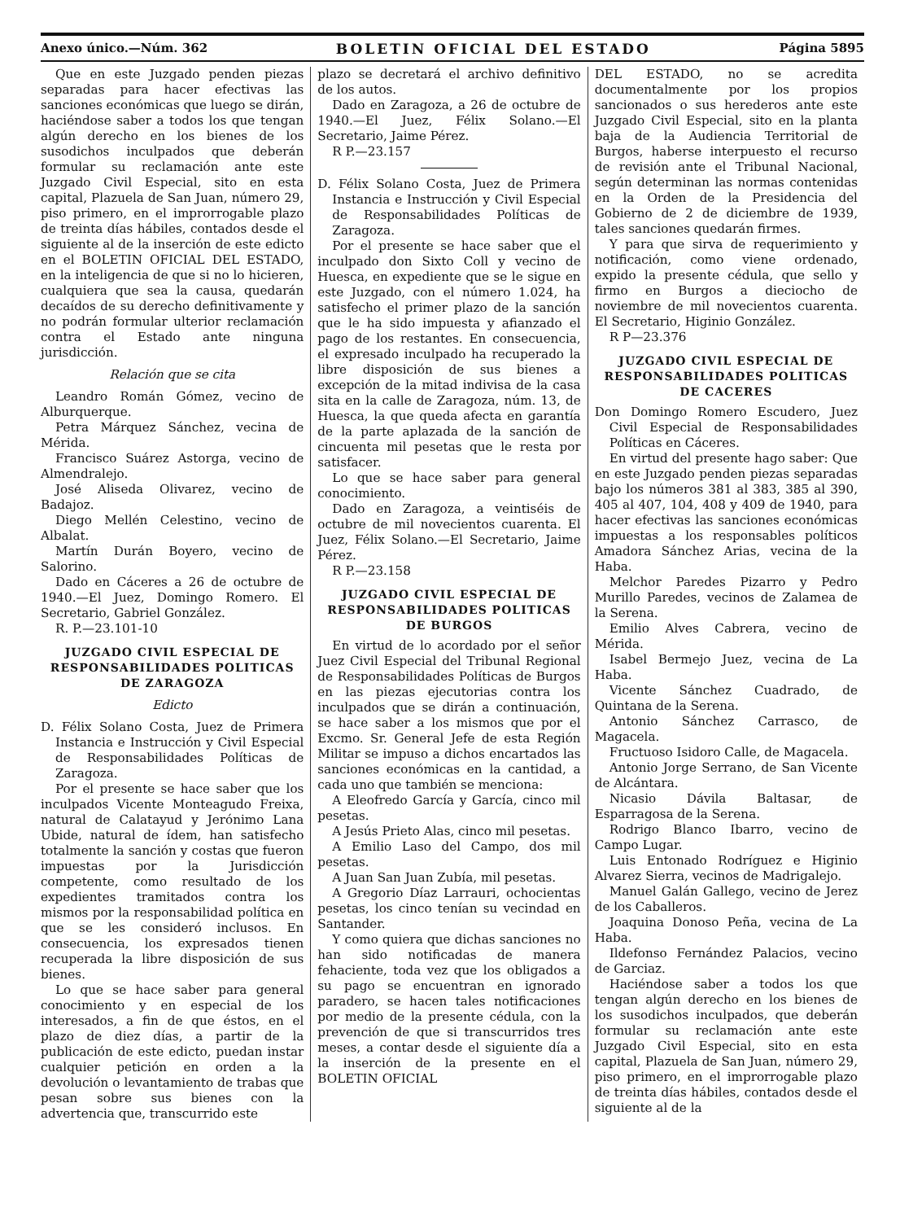Anexo único.—Núm. 362 BOLETIN OFICIAL DEL ESTADO Página 5895
Que en este Juzgado penden piezas separadas para hacer efectivas las sanciones económicas que luego se dirán, haciéndose saber a todos los que tengan algún derecho en los bienes de los susodichos inculpados que deberán formular su reclamación ante este Juzgado Civil Especial, sito en esta capital, Plazuela de San Juan, número 29, piso primero, en el improrrogable plazo de treinta días hábiles, contados desde el siguiente al de la inserción de este edicto en el BOLETIN OFICIAL DEL ESTADO, en la inteligencia de que si no lo hicieren, cualquiera que sea la causa, quedarán decaídos de su derecho definitivamente y no podrán formular ulterior reclamación contra el Estado ante ninguna jurisdicción.
Relación que se cita
Leandro Román Gómez, vecino de Alburquerque.
Petra Márquez Sánchez, vecina de Mérida.
Francisco Suárez Astorga, vecino de Almendralejo.
José Aliseda Olivarez, vecino de Badajoz.
Diego Mellén Celestino, vecino de Albalat.
Martín Durán Boyero, vecino de Salorino.
Dado en Cáceres a 26 de octubre de 1940.—El Juez, Domingo Romero. El Secretario, Gabriel González.
R. P.—23.101-10
JUZGADO CIVIL ESPECIAL DE RESPONSABILIDADES POLITICAS DE ZARAGOZA
Edicto
D. Félix Solano Costa, Juez de Primera Instancia e Instrucción y Civil Especial de Responsabilidades Políticas de Zaragoza.
Por el presente se hace saber que los inculpados Vicente Monteagudo Freixa, natural de Calatayud y Jerónimo Lana Ubide, natural de ídem, han satisfecho totalmente la sanción y costas que fueron impuestas por la Jurisdicción competente, como resultado de los expedientes tramitados contra los mismos por la responsabilidad política en que se les consideró inclusos. En consecuencia, los expresados tienen recuperada la libre disposición de sus bienes.
Lo que se hace saber para general conocimiento y en especial de los interesados, a fin de que éstos, en el plazo de diez días, a partir de la publicación de este edicto, puedan instar cualquier petición en orden a la devolución o levantamiento de trabas que pesan sobre sus bienes con la advertencia que, transcurrido este
plazo se decretará el archivo definitivo de los autos.
Dado en Zaragoza, a 26 de octubre de 1940.—El Juez, Félix Solano.—El Secretario, Jaime Pérez.
R P.—23.157
D. Félix Solano Costa, Juez de Primera Instancia e Instrucción y Civil Especial de Responsabilidades Políticas de Zaragoza.
Por el presente se hace saber que el inculpado don Sixto Coll y vecino de Huesca, en expediente que se le sigue en este Juzgado, con el número 1.024, ha satisfecho el primer plazo de la sanción que le ha sido impuesta y afianzado el pago de los restantes. En consecuencia, el expresado inculpado ha recuperado la libre disposición de sus bienes a excepción de la mitad indivisa de la casa sita en la calle de Zaragoza, núm. 13, de Huesca, la que queda afecta en garantía de la parte aplazada de la sanción de cincuenta mil pesetas que le resta por satisfacer.
Lo que se hace saber para general conocimiento.
Dado en Zaragoza, a veintiséis de octubre de mil novecientos cuarenta. El Juez, Félix Solano.—El Secretario, Jaime Pérez.
R P.—23.158
JUZGADO CIVIL ESPECIAL DE RESPONSABILIDADES POLITICAS DE BURGOS
En virtud de lo acordado por el señor Juez Civil Especial del Tribunal Regional de Responsabilidades Políticas de Burgos en las piezas ejecutorias contra los inculpados que se dirán a continuación, se hace saber a los mismos que por el Excmo. Sr. General Jefe de esta Región Militar se impuso a dichos encartados las sanciones económicas en la cantidad, a cada uno que también se menciona:
A Eleofredo García y García, cinco mil pesetas.
A Jesús Prieto Alas, cinco mil pesetas.
A Emilio Laso del Campo, dos mil pesetas.
A Juan San Juan Zubía, mil pesetas.
A Gregorio Díaz Larrauri, ochocientas pesetas, los cinco tenían su vecindad en Santander.
Y como quiera que dichas sanciones no han sido notificadas de manera fehaciente, toda vez que los obligados a su pago se encuentran en ignorado paradero, se hacen tales notificaciones por medio de la presente cédula, con la prevención de que si transcurridos tres meses, a contar desde el siguiente día a la inserción de la presente en el BOLETIN OFICIAL
DEL ESTADO, no se acredita documentalmente por los propios sancionados o sus herederos ante este Juzgado Civil Especial, sito en la planta baja de la Audiencia Territorial de Burgos, haberse interpuesto el recurso de revisión ante el Tribunal Nacional, según determinan las normas contenidas en la Orden de la Presidencia del Gobierno de 2 de diciembre de 1939, tales sanciones quedarán firmes.
Y para que sirva de requerimiento y notificación, como viene ordenado, expido la presente cédula, que sello y firmo en Burgos a dieciocho de noviembre de mil novecientos cuarenta. El Secretario, Higinio González.
R P—23.376
JUZGADO CIVIL ESPECIAL DE RESPONSABILIDADES POLITICAS DE CACERES
Don Domingo Romero Escudero, Juez Civil Especial de Responsabilidades Políticas en Cáceres.
En virtud del presente hago saber: Que en este Juzgado penden piezas separadas bajo los números 381 al 383, 385 al 390, 405 al 407, 104, 408 y 409 de 1940, para hacer efectivas las sanciones económicas impuestas a los responsables políticos Amadora Sánchez Arias, vecina de la Haba.
Melchor Paredes Pizarro y Pedro Murillo Paredes, vecinos de Zalamea de la Serena.
Emilio Alves Cabrera, vecino de Mérida.
Isabel Bermejo Juez, vecina de La Haba.
Vicente Sánchez Cuadrado, de Quintana de la Serena.
Antonio Sánchez Carrasco, de Magacela.
Fructuoso Isidoro Calle, de Magacela.
Antonio Jorge Serrano, de San Vicente de Alcántara.
Nicasio Dávila Baltasar, de Esparragosa de la Serena.
Rodrigo Blanco Ibarro, vecino de Campo Lugar.
Luis Entonado Rodríguez e Higinio Alvarez Sierra, vecinos de Madrigalejo.
Manuel Galán Gallego, vecino de Jerez de los Caballeros.
Joaquina Donoso Peña, vecina de La Haba.
Ildefonso Fernández Palacios, vecino de Garciaz.
Haciéndose saber a todos los que tengan algún derecho en los bienes de los susodichos inculpados, que deberán formular su reclamación ante este Juzgado Civil Especial, sito en esta capital, Plazuela de San Juan, número 29, piso primero, en el improrrogable plazo de treinta días hábiles, contados desde el siguiente al de la